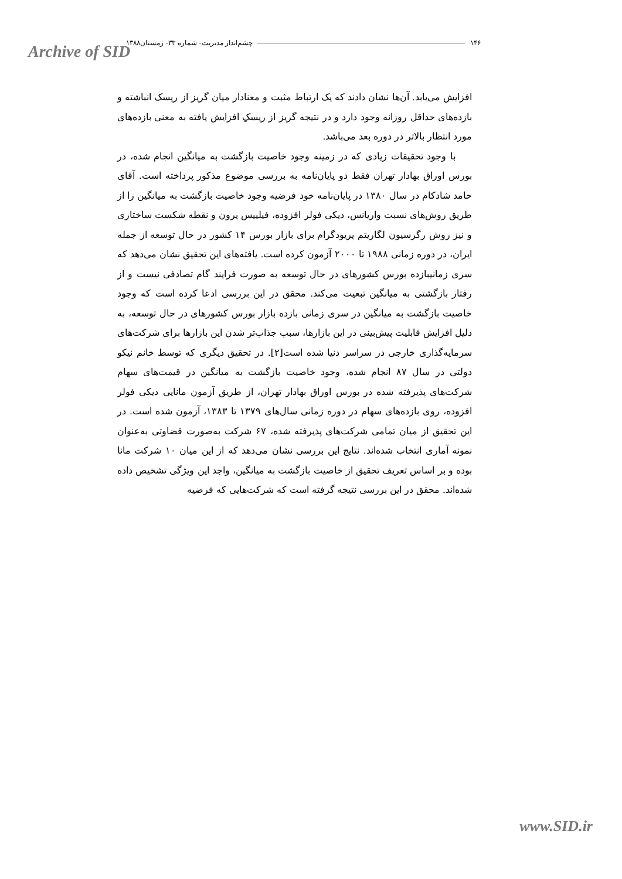Archive of SID ۱۴۶ چشم‌انداز مدیریت- شماره ۳۳- زمستان۱۳۸۸
افزایش می‌یابد. آن‌ها نشان دادند که یک ارتباط مثبت و معنادار میان گریز از ریسک انباشته و بازده‌های حداقل روزانه وجود دارد و در نتیجه گریز از ریسکِ افزایش یافته به معنی بازده‌های مورد انتظار بالاتر در دوره بعد می‌باشد.
با وجود تحقیقات زیادی که در زمینه وجود خاصیت بازگشت به میانگین انجام شده، در بورس اوراق بهادار تهران فقط دو پایان‌نامه به بررسی موضوع مذکور پرداخته است. آقای حامد شادکام در سال ۱۳۸۰ در پایان‌نامه خود فرضیه وجود خاصیت بازگشت به میانگین را از طریق روش‌های نسبت واریانس، دیکی فولر افزوده، فیلیپس پرون و نقطه شکست ساختاری و نیز روش رگرسیون لگاریتم پریودگرام برای بازار بورس ۱۴ کشور در حال توسعه از جمله ایران، در دوره زمانی ۱۹۸۸ تا ۲۰۰۰ آزمون کرده است. یافته‌های این تحقیق نشان می‌دهد که سری زمانیبازده بورس کشورهای در حال توسعه به صورت فرایند گام تصادفی نیست و از رفتار بازگشتی به میانگین تبعیت می‌کند. محقق در این بررسی ادعا کرده است که وجود خاصیت بازگشت به میانگین در سری زمانی بازده بازار بورس کشورهای در حال توسعه، به دلیل افزایش قابلیت پیش‌بینی در این بازارها، سبب جذاب‌تر شدن این بازارها برای شرکت‌های سرمایه‌گذاری خارجی در سراسر دنیا شده است[۲]. در تحقیق دیگری که توسط خانم نیکو دولتی در سال ۸۷ انجام شده، وجود خاصیت بازگشت به میانگین در قیمت‌های سهام شرکت‌های پذیرفته شده در بورس اوراق بهادار تهران، از طریق آزمون مانایی دیکی فولر افزوده، روی بازده‌های سهام در دوره زمانی سال‌های ۱۳۷۹ تا ۱۳۸۳، آزمون شده است. در این تحقیق از میان تمامی شرکت‌های پذیرفته شده، ۶۷ شرکت به‌صورت قضاوتی به‌عنوان نمونه آماری انتخاب شده‌اند. نتایج این بررسی نشان می‌دهد که از این میان ۱۰ شرکت مانا بوده و بر اساس تعریف تحقیق از خاصیت بازگشت به میانگین، واجد این ویژگی تشخیص داده شده‌اند. محقق در این بررسی نتیجه گرفته است که شرکت‌هایی که فرضیه
www.SID.ir